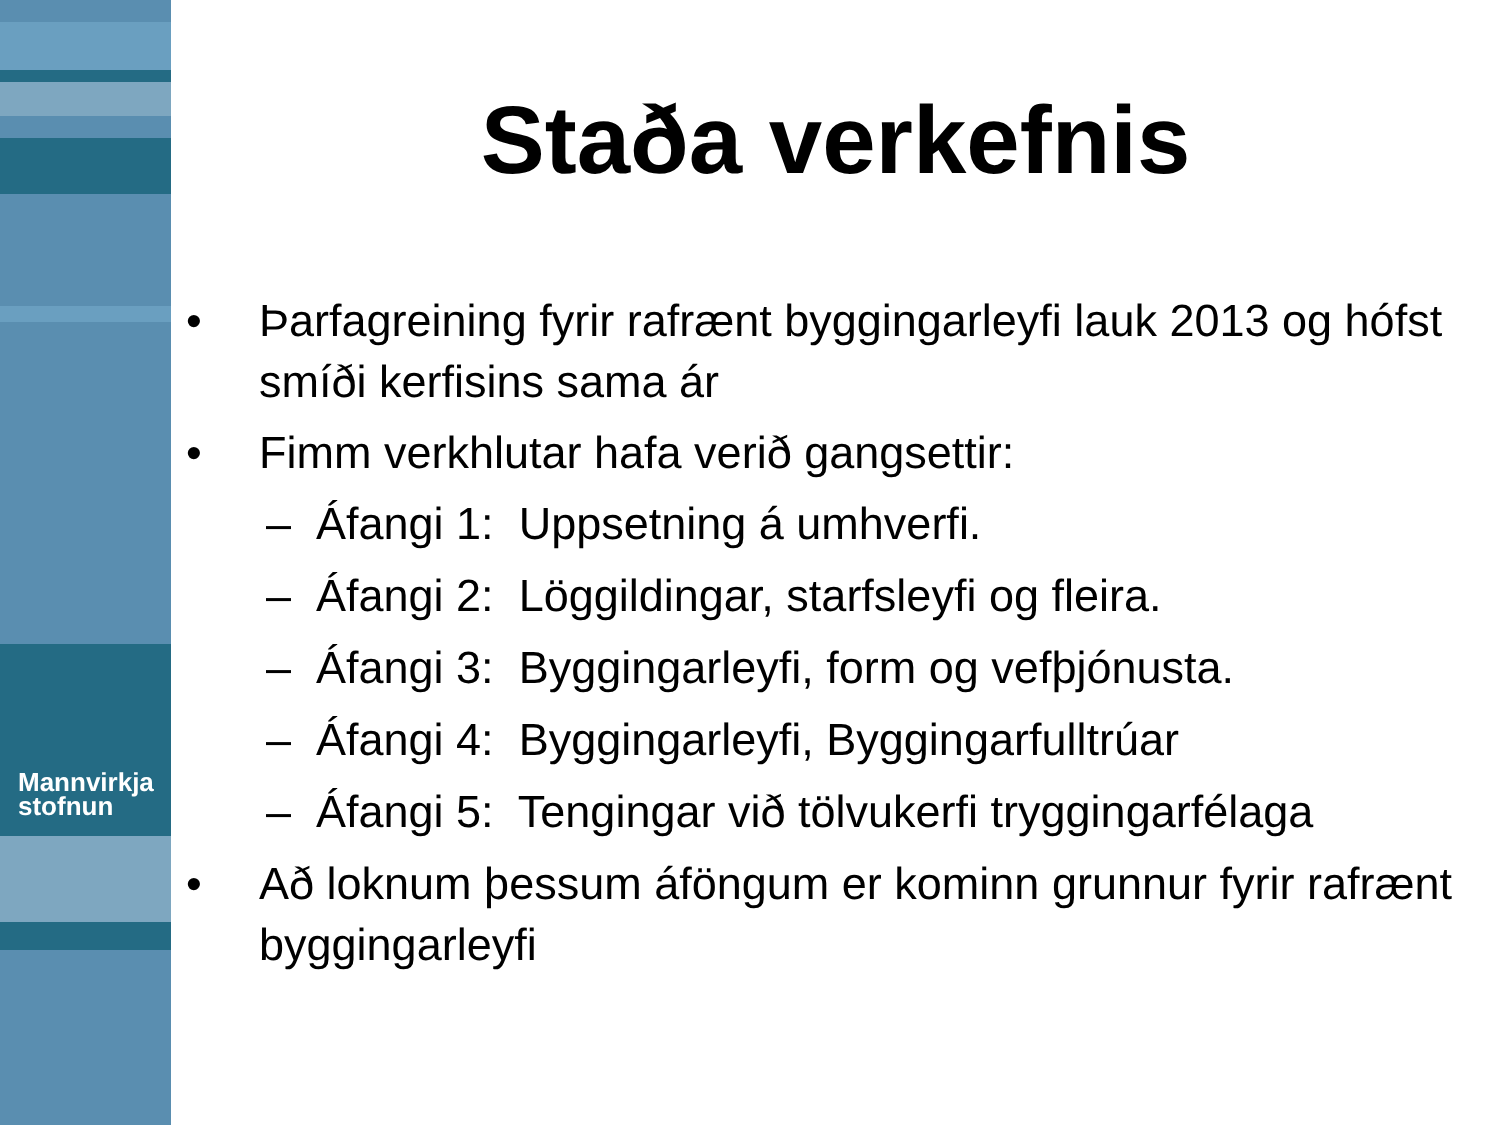Mannvirkja
stofnun
Staða verkefnis
• Þarfagreining fyrir rafrænt byggingarleyfi lauk 2013 og hófst smíði kerfisins sama ár
• Fimm verkhlutar hafa verið gangsettir:
– Áfangi 1: Uppsetning á umhverfi.
– Áfangi 2: Löggildingar, starfsleyfi og fleira.
– Áfangi 3: Byggingarleyfi, form og vefþjónusta.
– Áfangi 4: Byggingarleyfi, Byggingarfulltrúar
– Áfangi 5: Tengingar við tölvukerfi tryggingarfélaga
• Að loknum þessum áföngum er kominn grunnur fyrir rafrænt byggingarleyfi